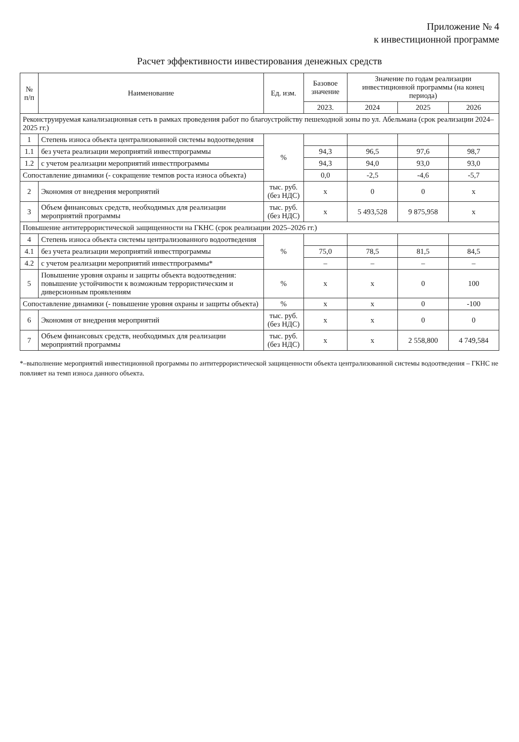Приложение № 4
к инвестиционной программе
Расчет эффективности инвестирования денежных средств
| № п/п | Наименование | Ед. изм. | Базовое значение | Значение по годам реализации инвестиционной программы (на конец периода) | | |
| --- | --- | --- | --- | --- | --- | --- |
| | | | 2023. | 2024 | 2025 | 2026 |
| Реконструируемая канализационная сеть в рамках проведения работ по благоустройству пешеходной зоны по ул. Абельмана (срок реализации 2024–2025 гг.) | | | | | | |
| 1 | Степень износа объекта централизованной системы водоотведения | % | | | | |
| 1.1 | без учета реализации мероприятий инвестпрограммы | | 94,3 | 96,5 | 97,6 | 98,7 |
| 1.2 | с учетом реализации мероприятий инвестпрограммы | | 94,3 | 94,0 | 93,0 | 93,0 |
| Сопоставление динамики (- сокращение темпов роста износа объекта) | | | 0,0 | -2,5 | -4,6 | -5,7 |
| 2 | Экономия от внедрения мероприятий | тыс. руб. (без НДС) | х | 0 | 0 | х |
| 3 | Объем финансовых средств, необходимых для реализации мероприятий программы | тыс. руб. (без НДС) | х | 5 493,528 | 9 875,958 | х |
| Повышение антитеррористической защищенности на ГКНС (срок реализации 2025–2026 гг.) | | | | | | |
| 4 | Степень износа объекта системы централизованного водоотведения | % | | | | |
| 4.1 | без учета реализации мероприятий инвестпрограммы | | 75,0 | 78,5 | 81,5 | 84,5 |
| 4.2 | с учетом реализации мероприятий инвестпрограммы* | | – | – | – | – |
| 5 | Повышение уровня охраны и защиты объекта водоотведения: повышение устойчивости к возможным террористическим и диверсионным проявлениям | % | х | х | 0 | 100 |
| Сопоставление динамики (- повышение уровня охраны и защиты объекта) | | % | х | х | 0 | -100 |
| 6 | Экономия от внедрения мероприятий | тыс. руб. (без НДС) | х | х | 0 | 0 |
| 7 | Объем финансовых средств, необходимых для реализации мероприятий программы | тыс. руб. (без НДС) | х | х | 2 558,800 | 4 749,584 |
*–выполнение мероприятий инвестиционной программы по антитеррористической защищенности объекта централизованной системы водоотведения – ГКНС не повлияет на темп износа данного объекта.